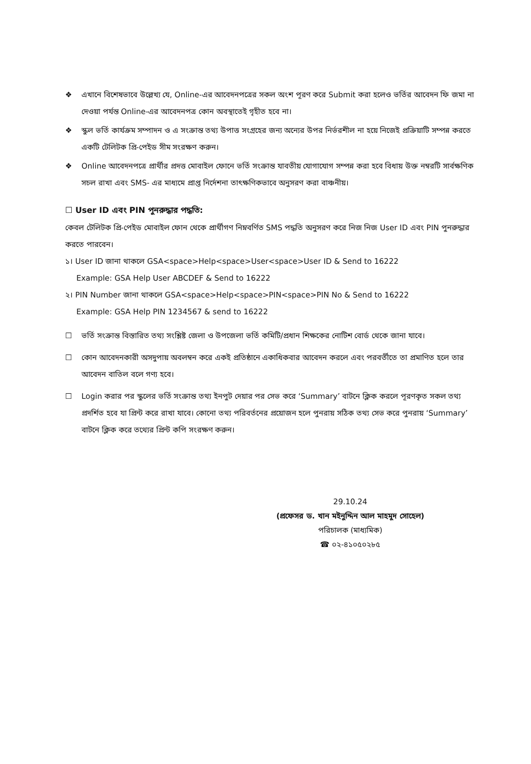❖ এখানে বিশেষভাবে উল্লেখ্য যে, Online-এর আবেদনপত্রের সকল অংশ পূরণ করে Submit করা হলেও ভর্তির আবেদন ফি জমা না দেওয়া পর্যন্ত Online-এর আবেদনপত্র কোন অবস্থাতেই গৃহীত হবে না।
❖ স্কুল ভর্তি কার্যক্রম সম্পাদন ও এ সংক্রান্ত তথ্য উপাত্ত সংগ্রহের জন্য অন্যের উপর নির্ভরশীল না হয়ে নিজেই প্রক্রিয়াটি সম্পন্ন করতে একটি টেলিটক প্রি-পেইড সীম সংরক্ষণ করুন।
❖ Online আবেদনপত্রে প্রার্থীর প্রদত্ত মোবাইল ফোনে ভর্তি সংক্রান্ত যাবতীয় যোগাযোগ সম্পন্ন করা হবে বিধায় উক্ত নম্বরটি সার্বক্ষণিক সচল রাখা এবং SMS- এর মাধ্যমে প্রাপ্ত নির্দেশনা তাৎক্ষণিকভাবে অনুসরণ করা বাঞ্চনীয়।
☐ User ID এবং PIN পুনরুদ্ধার পদ্ধতি:
কেবল টেলিটক প্রি-পেইড মোবাইল ফোন থেকে প্রার্থীগণ নিম্নবর্ণিত SMS পদ্ধতি অনুসরণ করে নিজ নিজ User ID এবং PIN পুনরুদ্ধার করতে পারবেন।
১। User ID জানা থাকলে GSA<space>Help<space>User<space>User ID & Send to 16222
Example: GSA Help User ABCDEF & Send to 16222
২। PIN Number জানা থাকলে GSA<space>Help<space>PIN<space>PIN No & Send to 16222
Example: GSA Help PIN 1234567 & send to 16222
☐ ভর্তি সংক্রান্ত বিস্তারিত তথ্য সংশ্লিষ্ট জেলা ও উপজেলা ভর্তি কমিটি/প্রধান শিক্ষকের নোটিশ বোর্ড থেকে জানা যাবে।
☐ কোন আবেদনকারী অসদুপায় অবলম্বন করে একই প্রতিষ্ঠানে একাধিকবার আবেদন করলে এবং পরবর্তীতে তা প্রমাণিত হলে তার আবেদন বাতিল বলে গণ্য হবে।
☐ Login করার পর স্কুলের ভর্তি সংক্রান্ত তথ্য ইনপুট দেয়ার পর সেভ করে ‘Summary’ বাটনে ক্লিক করলে পূরণকৃত সকল তথ্য প্রদর্শিত হবে যা প্রিন্ট করে রাখা যাবে। কোনো তথ্য পরিবর্তনের প্রয়োজন হলে পুনরায় সঠিক তথ্য সেভ করে পুনরায় ‘Summary’ বাটনে ক্লিক করে তথ্যের প্রিন্ট কপি সংরক্ষণ করুন।
29.10.24
(প্রফেসর ড. খান মইনুদ্দিন আল মাহমুদ সোহেল)
পরিচালক (মাধ্যমিক)
☎ ০২-৪১০৫০২৮৫